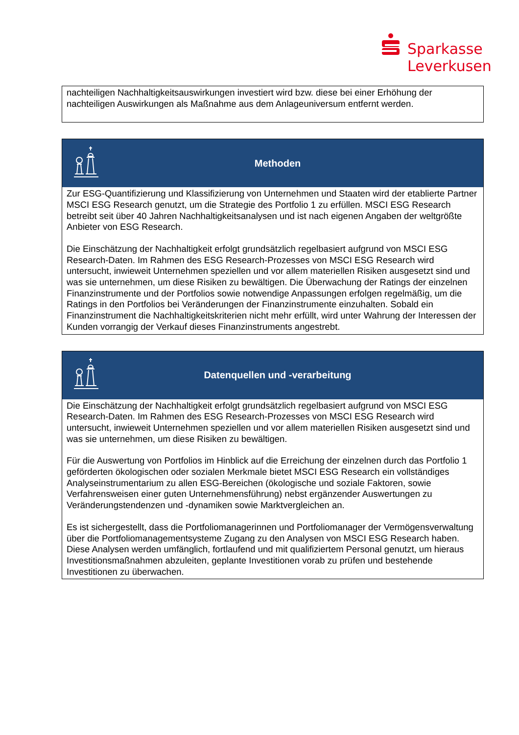Sparkasse
Leverkusen
nachteiligen Nachhaltigkeitsauswirkungen investiert wird bzw. diese bei einer Erhöhung der nachteiligen Auswirkungen als Maßnahme aus dem Anlageuniversum entfernt werden.
Methoden
Zur ESG-Quantifizierung und Klassifizierung von Unternehmen und Staaten wird der etablierte Partner MSCI ESG Research genutzt, um die Strategie des Portfolio 1 zu erfüllen. MSCI ESG Research betreibt seit über 40 Jahren Nachhaltigkeitsanalysen und ist nach eigenen Angaben der weltgrößte Anbieter von ESG Research.
Die Einschätzung der Nachhaltigkeit erfolgt grundsätzlich regelbasiert aufgrund von MSCI ESG Research-Daten. Im Rahmen des ESG Research-Prozesses von MSCI ESG Research wird untersucht, inwieweit Unternehmen speziellen und vor allem materiellen Risiken ausgesetzt sind und was sie unternehmen, um diese Risiken zu bewältigen. Die Überwachung der Ratings der einzelnen Finanzinstrumente und der Portfolios sowie notwendige Anpassungen erfolgen regelmäßig, um die Ratings in den Portfolios bei Veränderungen der Finanzinstrumente einzuhalten. Sobald ein Finanzinstrument die Nachhaltigkeitskriterien nicht mehr erfüllt, wird unter Wahrung der Interessen der Kunden vorrangig der Verkauf dieses Finanzinstruments angestrebt.
Datenquellen und -verarbeitung
Die Einschätzung der Nachhaltigkeit erfolgt grundsätzlich regelbasiert aufgrund von MSCI ESG Research-Daten. Im Rahmen des ESG Research-Prozesses von MSCI ESG Research wird untersucht, inwieweit Unternehmen speziellen und vor allem materiellen Risiken ausgesetzt sind und was sie unternehmen, um diese Risiken zu bewältigen.
Für die Auswertung von Portfolios im Hinblick auf die Erreichung der einzelnen durch das Portfolio 1 geförderten ökologischen oder sozialen Merkmale bietet MSCI ESG Research ein vollständiges Analyseinstrumentarium zu allen ESG-Bereichen (ökologische und soziale Faktoren, sowie Verfahrensweisen einer guten Unternehmensführung) nebst ergänzender Auswertungen zu Veränderungstendenzen und -dynamiken sowie Marktvergleichen an.
Es ist sichergestellt, dass die Portfoliomanagerinnen und Portfoliomanager der Vermögensverwaltung über die Portfoliomanagementsysteme Zugang zu den Analysen von MSCI ESG Research haben. Diese Analysen werden umfänglich, fortlaufend und mit qualifiziertem Personal genutzt, um hieraus Investitionsmaßnahmen abzuleiten, geplante Investitionen vorab zu prüfen und bestehende Investitionen zu überwachen.